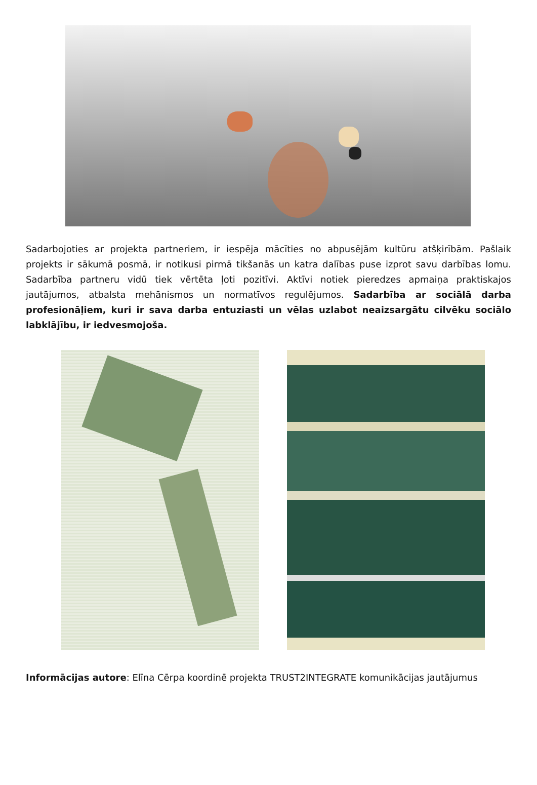Sadarbojoties ar projekta partneriem, ir iespēja mācīties no abpusējām kultūru atšķirībām. Pašlaik projekts ir sākumā posmā, ir notikusi pirmā tikšanās un katra dalības puse izprot savu darbības lomu. Sadarbība partneru vidū tiek vērtēta ļoti pozitīvi. Aktīvi notiek pieredzes apmaiņa praktiskajos jautājumos, atbalsta mehānismos un normatīvos regulējumos. Sadarbība ar sociālā darba profesionāļiem, kuri ir sava darba entuziasti un vēlas uzlabot neaizsargātu cilvēku sociālo labklājību, ir iedvesmojoša.
Informācijas autore: Elīna Cērpa koordinē projekta TRUST2INTEGRATE komunikācijas jautājumus